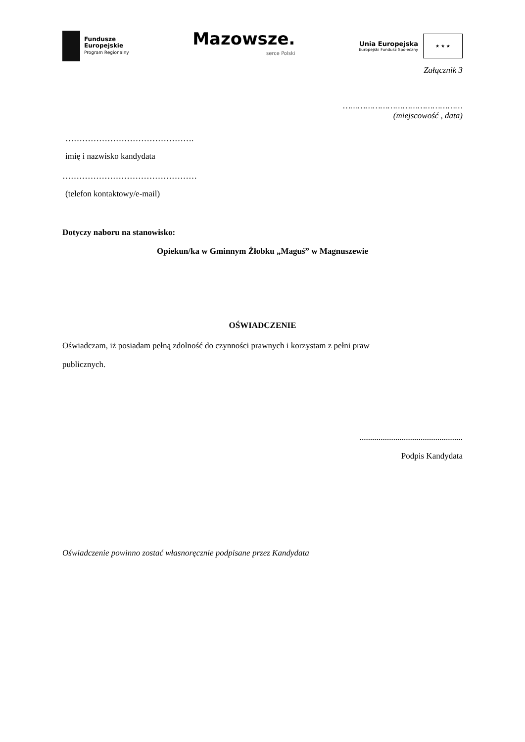Fundusze
Europejskie
Program Regionalny
Mazowsze.
serce Polski
Unia Europejska
Europejski Fundusz Społeczny
★ ★ ★
Załącznik 3
…………………………………………
(miejscowość , data)
……………………………………….
imię i nazwisko kandydata
…………………………………………
(telefon kontaktowy/e-mail)
Dotyczy naboru na stanowisko:
Opiekun/ka w Gminnym Żłobku „Maguś” w Magnuszewie
OŚWIADCZENIE
Oświadczam, iż posiadam pełną zdolność do czynności prawnych i korzystam z pełni praw
publicznych.
.................................................
Podpis Kandydata
Oświadczenie powinno zostać własnoręcznie podpisane przez Kandydata